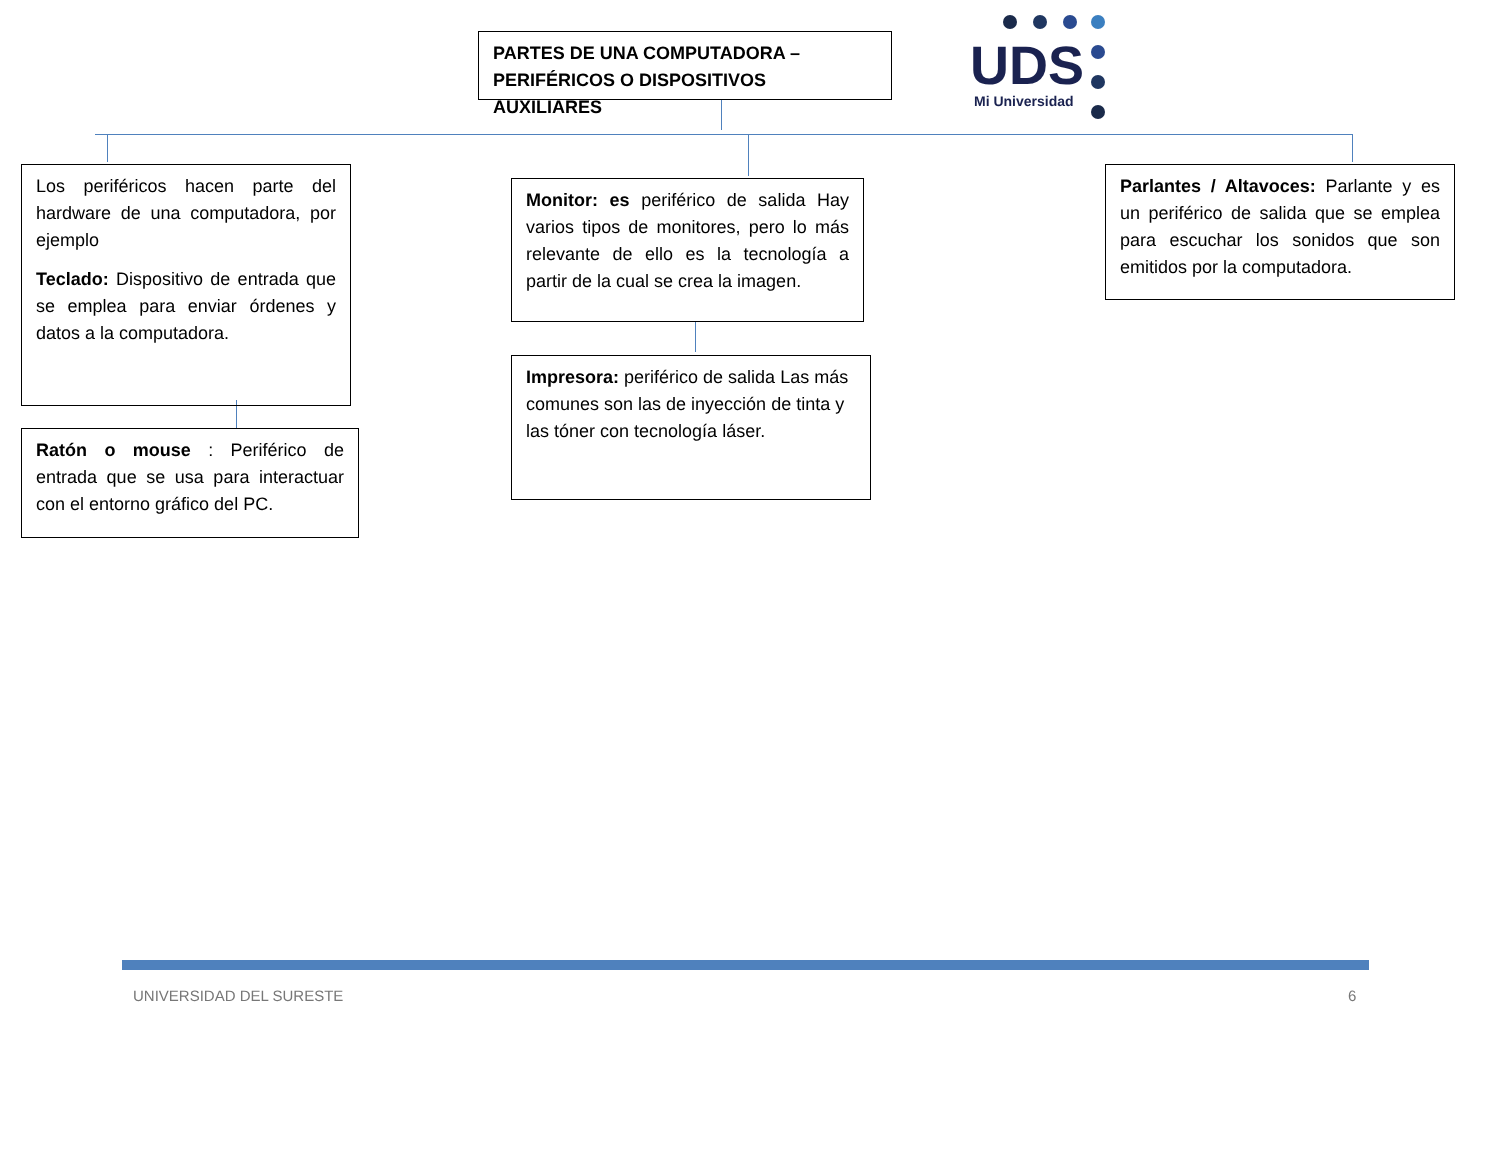PARTES DE UNA COMPUTADORA –
PERIFÉRICOS O DISPOSITIVOS AUXILIARES
UDS
Mi Universidad
Los periféricos hacen parte del hardware de una computadora, por ejemplo
Teclado: Dispositivo de entrada que se emplea para enviar órdenes y datos a la computadora.
Ratón o mouse : Periférico de entrada que se usa para interactuar con el entorno gráfico del PC.
Monitor: es periférico de salida Hay varios tipos de monitores, pero lo más relevante de ello es la tecnología a partir de la cual se crea la imagen.
Impresora: periférico de salida Las más comunes son las de inyección de tinta y las tóner con tecnología láser.
Parlantes / Altavoces: Parlante y es un periférico de salida que se emplea para escuchar los sonidos que son emitidos por la computadora.
UNIVERSIDAD DEL SURESTE 6